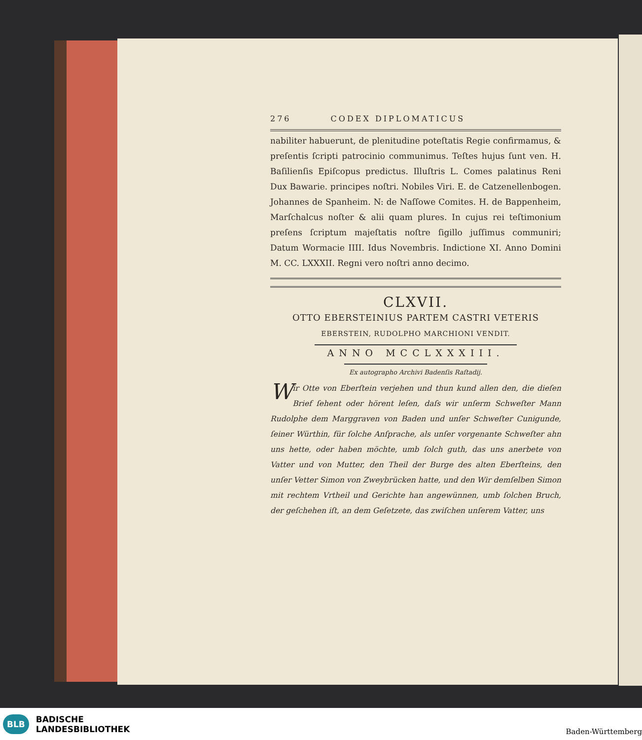276 CODEX DIPLOMATICUS
nabiliter habuerunt, de plenitudine poteſtatis Regie confirmamus, & preſentis ſcripti patrocinio communimus. Teſtes hujus ſunt ven. H. Baſilienſis Epiſcopus predictus. Illuſtris L. Comes palatinus Reni Dux Bawarie. principes noſtri. Nobiles Viri. E. de Catzenellenbogen. Johannes de Spanheim. N: de Naſſowe Comites. H. de Bappenheim, Marſchalcus noſter & alii quam plures. In cujus rei teſtimonium preſens ſcriptum majeſtatis noſtre ſigillo juſſimus communiri; Datum Wormacie IIII. Idus Novembris. Indictione XI. Anno Domini M. CC. LXXXII. Regni vero noſtri anno decimo.
CLXVII.
OTTO EBERSTEINIUS PARTEM CASTRI VETERIS
EBERSTEIN, RUDOLPHO MARCHIONI VENDIT.
ANNO MCCLXXXIII.
Ex autographo Archivi Badenſis Raſtadij.
Wir Otte von Eberſtein verjehen und thun kund allen den, die dieſen Brief ſehent oder hörent leſen, daſs wir unſerm Schweſter Mann Rudolphe dem Marggraven von Baden und unſer Schweſter Cunigunde, ſeiner Würthin, für ſolche Anſprache, als unſer vorgenante Schweſter ahn uns hette, oder haben möchte, umb ſolch guth, das uns anerbete von Vatter und von Mutter, den Theil der Burge des alten Eberſteins, den unſer Vetter Simon von Zweybrücken hatte, und den Wir demſelben Simon mit rechtem Vrtheil und Gerichte han angewünnen, umb ſolchen Bruch, der geſchehen iſt, an dem Geſetzete, das zwiſchen unſerem Vatter, uns
BLB BADISCHE
LANDESBIBLIOTHEK
Baden-Württemberg